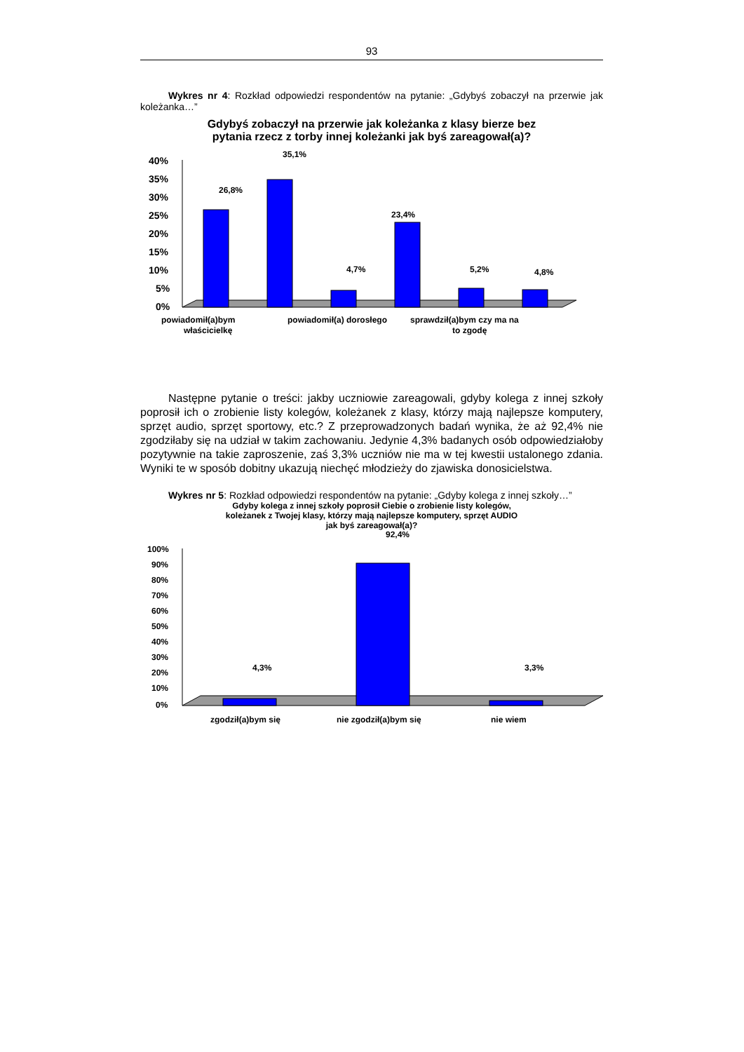93
Wykres nr 4: Rozkład odpowiedzi respondentów na pytanie: „Gdybyś zobaczył na przerwie jak koleżanka…”
Gdybyś zobaczył na przerwie jak koleżanka z klasy bierze bez
pytania rzecz z torby innej koleżanki jak byś zareagował(a)?
40%
35%
30%
25%
20%
15%
10%
5%
0%
26,8%
35,1%
4,7%
23,4%
5,2%
4,8%
powiadomił(a)bym
właścicielkę
powiadomił(a) dorosłego
sprawdził(a)bym czy ma na
to zgodę
Następne pytanie o treści: jakby uczniowie zareagowali, gdyby kolega z innej szkoły poprosił ich o zrobienie listy kolegów, koleżanek z klasy, którzy mają najlepsze komputery, sprzęt audio, sprzęt sportowy, etc.? Z przeprowadzonych badań wynika, że aż 92,4% nie zgodziłaby się na udział w takim zachowaniu. Jedynie 4,3% badanych osób odpowiedziałoby pozytywnie na takie zaproszenie, zaś 3,3% uczniów nie ma w tej kwestii ustalonego zdania. Wyniki te w sposób dobitny ukazują niechęć młodzieży do zjawiska donosicielstwa.
Wykres nr 5: Rozkład odpowiedzi respondentów na pytanie: „Gdyby kolega z innej szkoły…”
Gdyby kolega z innej szkoły poprosił Ciebie o zrobienie listy kolegów,
koleżanek z Twojej klasy, którzy mają najlepsze komputery, sprzęt AUDIO
jak byś zareagował(a)?
100%
90%
80%
70%
60%
50%
40%
30%
20%
10%
0%
4,3%
92,4%
3,3%
zgodził(a)bym się
nie zgodził(a)bym się
nie wiem